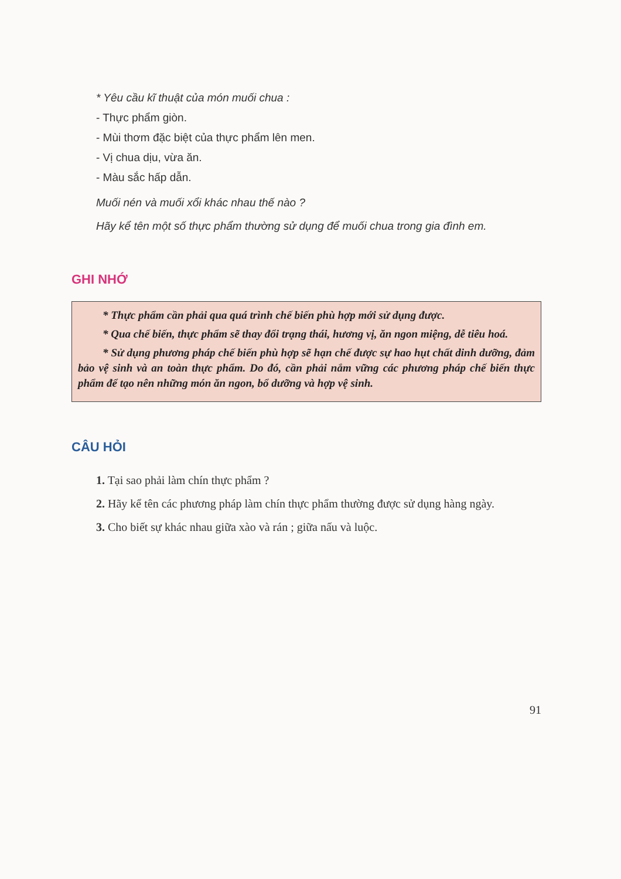* Yêu cầu kĩ thuật của món muối chua :
- Thực phẩm giòn.
- Mùi thơm đặc biệt của thực phẩm lên men.
- Vị chua dịu, vừa ăn.
- Màu sắc hấp dẫn.
Muối nén và muối xổi khác nhau thế nào ?
Hãy kể tên một số thực phẩm thường sử dụng để muối chua trong gia đình em.
GHI NHỚ
* Thực phẩm cần phải qua quá trình chế biến phù hợp mới sử dụng được.
* Qua chế biến, thực phẩm sẽ thay đổi trạng thái, hương vị, ăn ngon miệng, dễ tiêu hoá.
* Sử dụng phương pháp chế biến phù hợp sẽ hạn chế được sự hao hụt chất dinh dưỡng, đảm bảo vệ sinh và an toàn thực phẩm. Do đó, cần phải nắm vững các phương pháp chế biến thực phẩm để tạo nên những món ăn ngon, bổ dưỡng và hợp vệ sinh.
CÂU HỎI
1. Tại sao phải làm chín thực phẩm ?
2. Hãy kể tên các phương pháp làm chín thực phẩm thường được sử dụng hàng ngày.
3. Cho biết sự khác nhau giữa xào và rán ; giữa nấu và luộc.
91